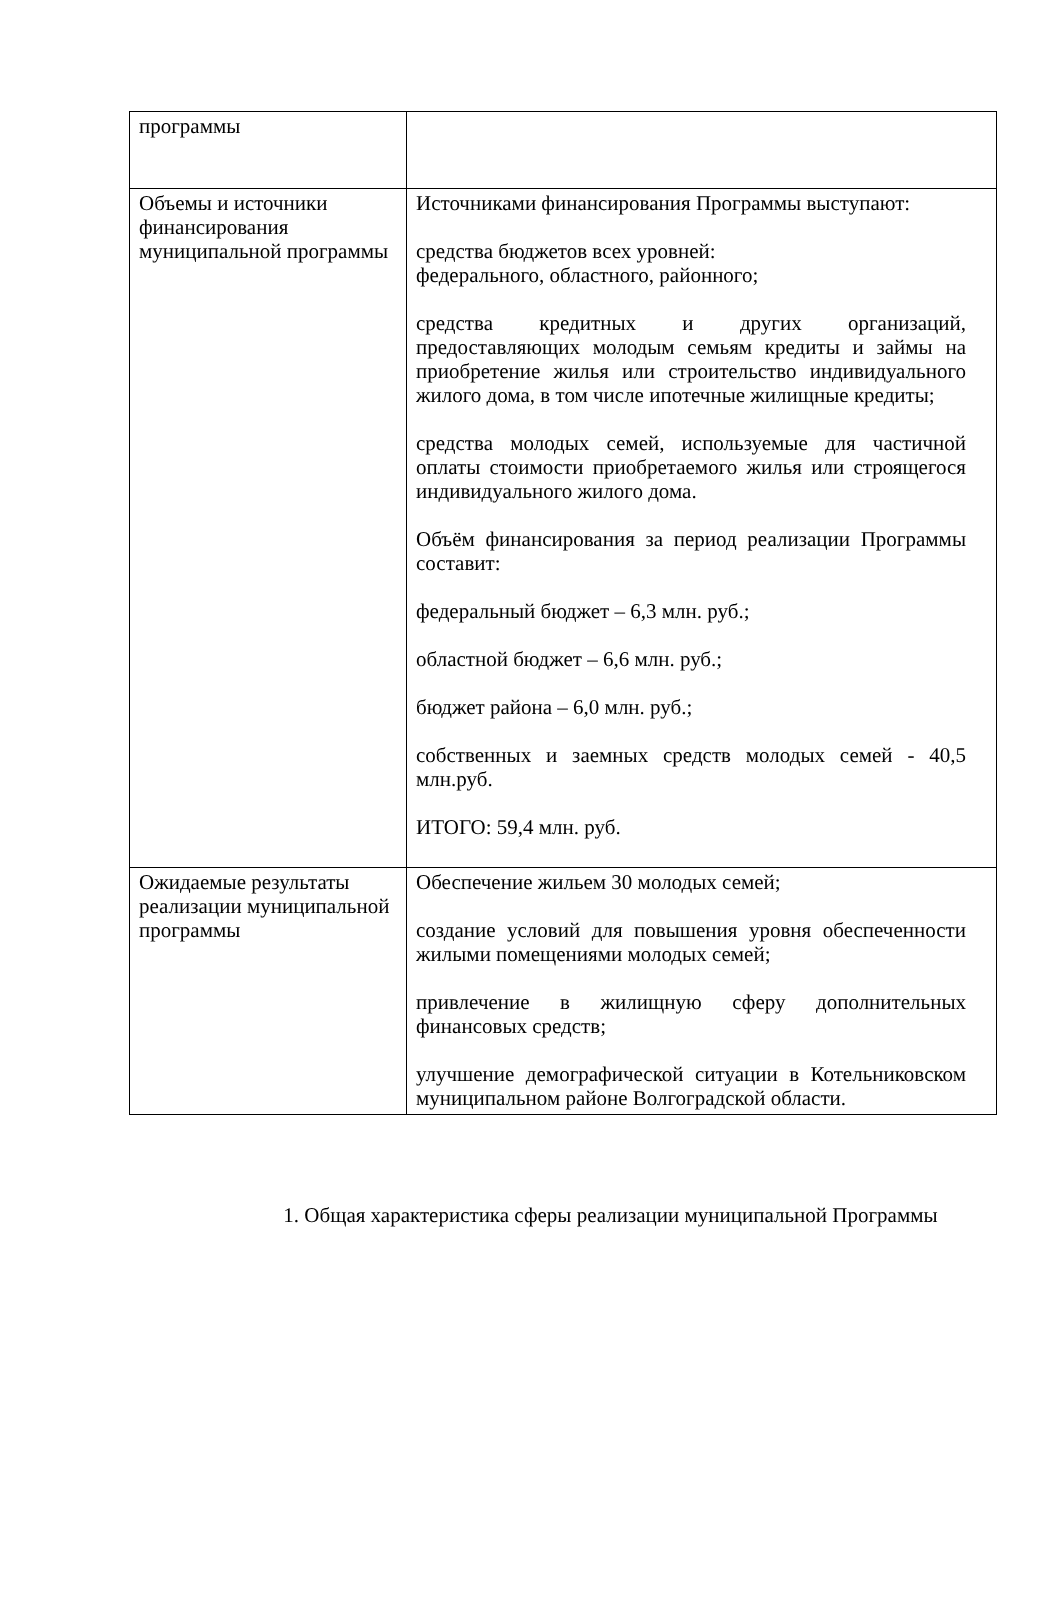| программы | |
| Объемы и источники финансирования муниципальной программы | Источниками финансирования Программы выступают: средства бюджетов всех уровней: федерального, областного, районного; средства кредитных и других организаций, предоставляющих молодым семьям кредиты и займы на приобретение жилья или строительство индивидуального жилого дома, в том числе ипотечные жилищные кредиты; средства молодых семей, используемые для частичной оплаты стоимости приобретаемого жилья или строящегося индивидуального жилого дома. Объём финансирования за период реализации Программы составит: федеральный бюджет – 6,3 млн. руб.; областной бюджет – 6,6 млн. руб.; бюджет района – 6,0 млн. руб.; собственных и заемных средств молодых семей - 40,5 млн.руб. ИТОГО: 59,4 млн. руб. |
| Ожидаемые результаты реализации муниципальной программы | Обеспечение жильем 30 молодых семей; создание условий для повышения уровня обеспеченности жилыми помещениями молодых семей; привлечение в жилищную сферу дополнительных финансовых средств; улучшение демографической ситуации в Котельниковском муниципальном районе Волгоградской области. |
1. Общая характеристика сферы реализации муниципальной Программы